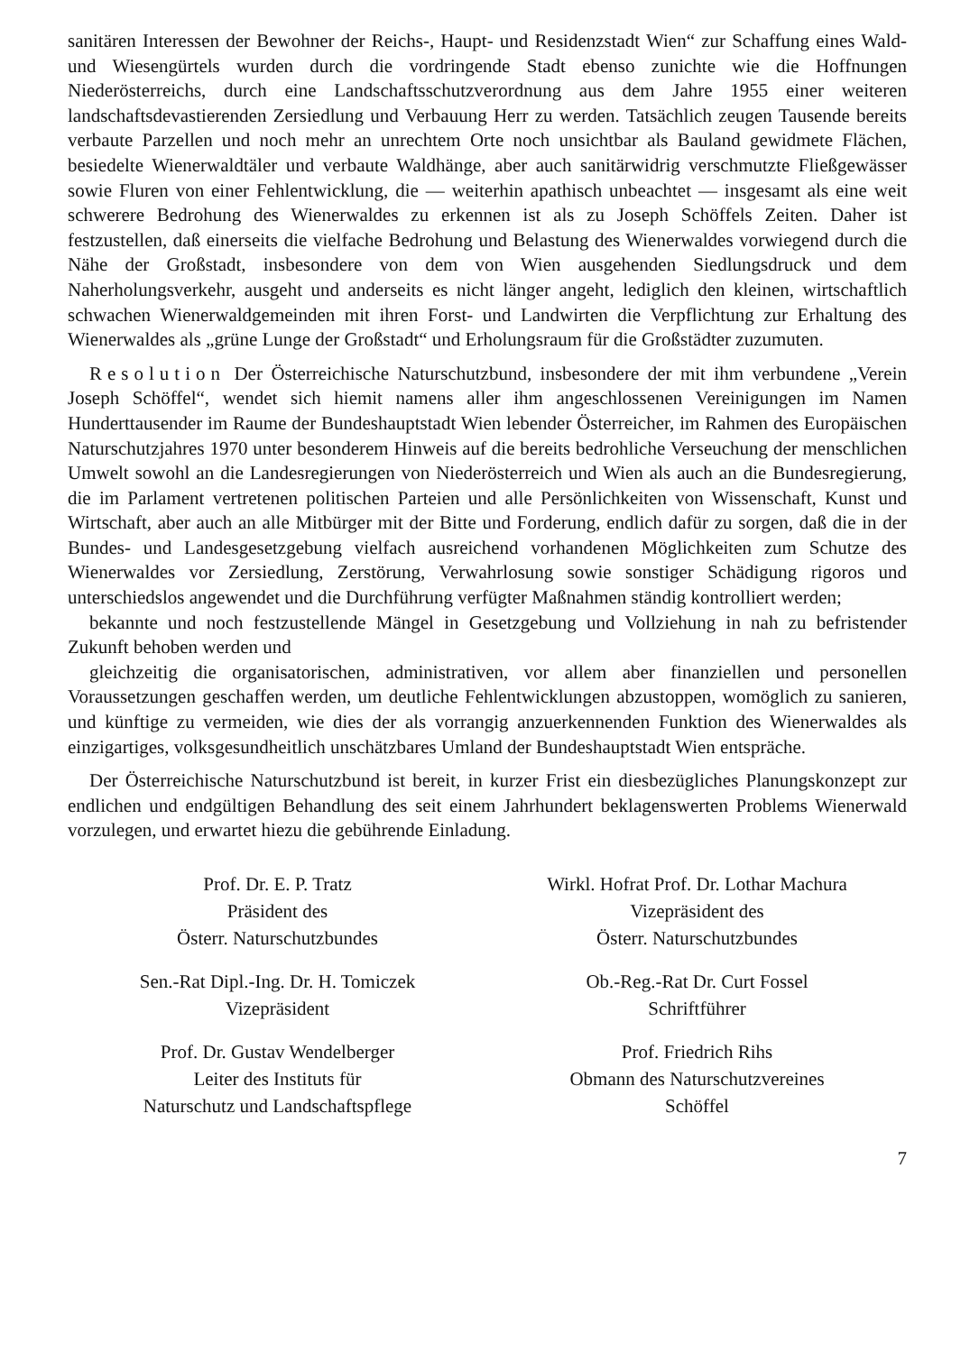sanitären Interessen der Bewohner der Reichs-, Haupt- und Residenzstadt Wien“ zur Schaffung eines Wald- und Wiesengürtels wurden durch die vordringende Stadt ebenso zunichte wie die Hoffnungen Niederösterreichs, durch eine Landschaftsschutzverordnung aus dem Jahre 1955 einer weiteren landschaftsdevastierenden Zersiedlung und Verbauung Herr zu werden. Tatsächlich zeugen Tausende bereits verbaute Parzellen und noch mehr an unrechtem Orte noch unsichtbar als Bauland gewidmete Flächen, besiedelte Wienerwaldtäler und verbaute Waldhänge, aber auch sanitärwidrig verschmutzte Fließgewässer sowie Fluren von einer Fehlentwicklung, die — weiterhin apathisch unbeachtet — insgesamt als eine weit schwerere Bedrohung des Wienerwaldes zu erkennen ist als zu Joseph Schöffels Zeiten. Daher ist festzustellen, daß einerseits die vielfache Bedrohung und Belastung des Wienerwaldes vorwiegend durch die Nähe der Großstadt, insbesondere von dem von Wien ausgehenden Siedlungsdruck und dem Naherholungsverkehr, ausgeht und anderseits es nicht länger angeht, lediglich den kleinen, wirtschaftlich schwachen Wienerwaldgemeinden mit ihren Forst- und Landwirten die Verpflichtung zur Erhaltung des Wienerwaldes als „grüne Lunge der Großstadt“ und Erholungsraum für die Großstädter zuzumuten.
Resolution Der Österreichische Naturschutzbund, insbesondere der mit ihm verbundene „Verein Joseph Schöffel“, wendet sich hiemit namens aller ihm angeschlossenen Vereinigungen im Namen Hunderttausender im Raume der Bundeshauptstadt Wien lebender Österreicher, im Rahmen des Europäischen Naturschutzjahres 1970 unter besonderem Hinweis auf die bereits bedrohliche Verseuchung der menschlichen Umwelt sowohl an die Landesregierungen von Niederösterreich und Wien als auch an die Bundesregierung, die im Parlament vertretenen politischen Parteien und alle Persönlichkeiten von Wissenschaft, Kunst und Wirtschaft, aber auch an alle Mitbürger mit der Bitte und Forderung, endlich dafür zu sorgen, daß die in der Bundes- und Landesgesetzgebung vielfach ausreichend vorhandenen Möglichkeiten zum Schutze des Wienerwaldes vor Zersiedlung, Zerstörung, Verwahrlosung sowie sonstiger Schädigung rigoros und unterschiedslos angewendet und die Durchführung verfügter Maßnahmen ständig kontrolliert werden;
bekannte und noch festzustellende Mängel in Gesetzgebung und Vollziehung in nah zu befristender Zukunft behoben werden und
gleichzeitig die organisatorischen, administrativen, vor allem aber finanziellen und personellen Voraussetzungen geschaffen werden, um deutliche Fehlentwicklungen abzustoppen, womöglich zu sanieren, und künftige zu vermeiden, wie dies der als vorrangig anzuerkennenden Funktion des Wienerwaldes als einzigartiges, volksgesundheitlich unschätzbares Umland der Bundeshauptstadt Wien entspräche.
Der Österreichische Naturschutzbund ist bereit, in kurzer Frist ein diesbezügliches Planungskonzept zur endlichen und endgültigen Behandlung des seit einem Jahrhundert beklagenswerten Problems Wienerwald vorzulegen, und erwartet hiezu die gebührende Einladung.
Prof. Dr. E. P. Tratz
Präsident des
Österr. Naturschutzbundes
Wirkl. Hofrat Prof. Dr. Lothar Machura
Vizepräsident des
Österr. Naturschutzbundes
Sen.-Rat Dipl.-Ing. Dr. H. Tomiczek
Vizepräsident
Ob.-Reg.-Rat Dr. Curt Fossel
Schriftführer
Prof. Dr. Gustav Wendelberger
Leiter des Instituts für
Naturschutz und Landschaftspflege
Prof. Friedrich Rihs
Obmann des Naturschutzvereines
Schöffel
7